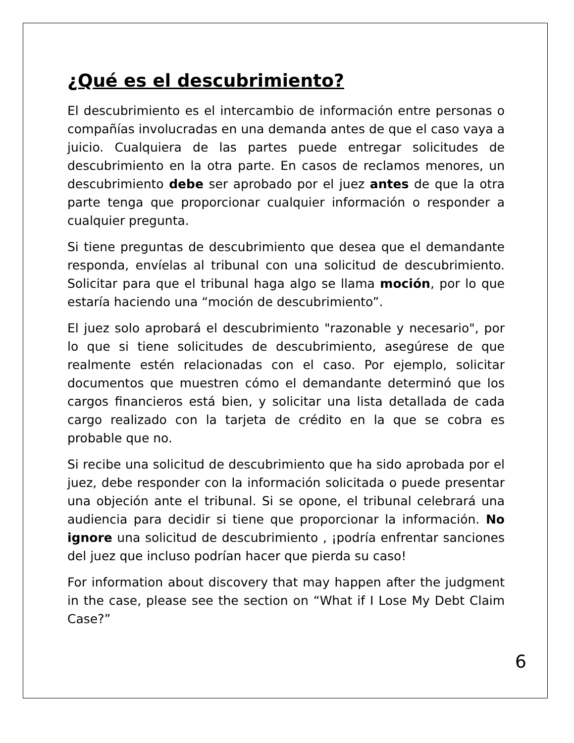¿Qué es el descubrimiento?
El descubrimiento es el intercambio de información entre personas o compañías involucradas en una demanda antes de que el caso vaya a juicio. Cualquiera de las partes puede entregar solicitudes de descubrimiento en la otra parte. En casos de reclamos menores, un descubrimiento debe ser aprobado por el juez antes de que la otra parte tenga que proporcionar cualquier información o responder a cualquier pregunta.
Si tiene preguntas de descubrimiento que desea que el demandante responda, envíelas al tribunal con una solicitud de descubrimiento. Solicitar para que el tribunal haga algo se llama moción, por lo que estaría haciendo una “moción de descubrimiento”.
El juez solo aprobará el descubrimiento "razonable y necesario", por lo que si tiene solicitudes de descubrimiento, asegúrese de que realmente estén relacionadas con el caso. Por ejemplo, solicitar documentos que muestren cómo el demandante determinó que los cargos financieros está bien, y solicitar una lista detallada de cada cargo realizado con la tarjeta de crédito en la que se cobra es probable que no.
Si recibe una solicitud de descubrimiento que ha sido aprobada por el juez, debe responder con la información solicitada o puede presentar una objeción ante el tribunal. Si se opone, el tribunal celebrará una audiencia para decidir si tiene que proporcionar la información. No ignore una solicitud de descubrimiento , ¡podría enfrentar sanciones del juez que incluso podrían hacer que pierda su caso!
For information about discovery that may happen after the judgment in the case, please see the section on “What if I Lose My Debt Claim Case?”
6